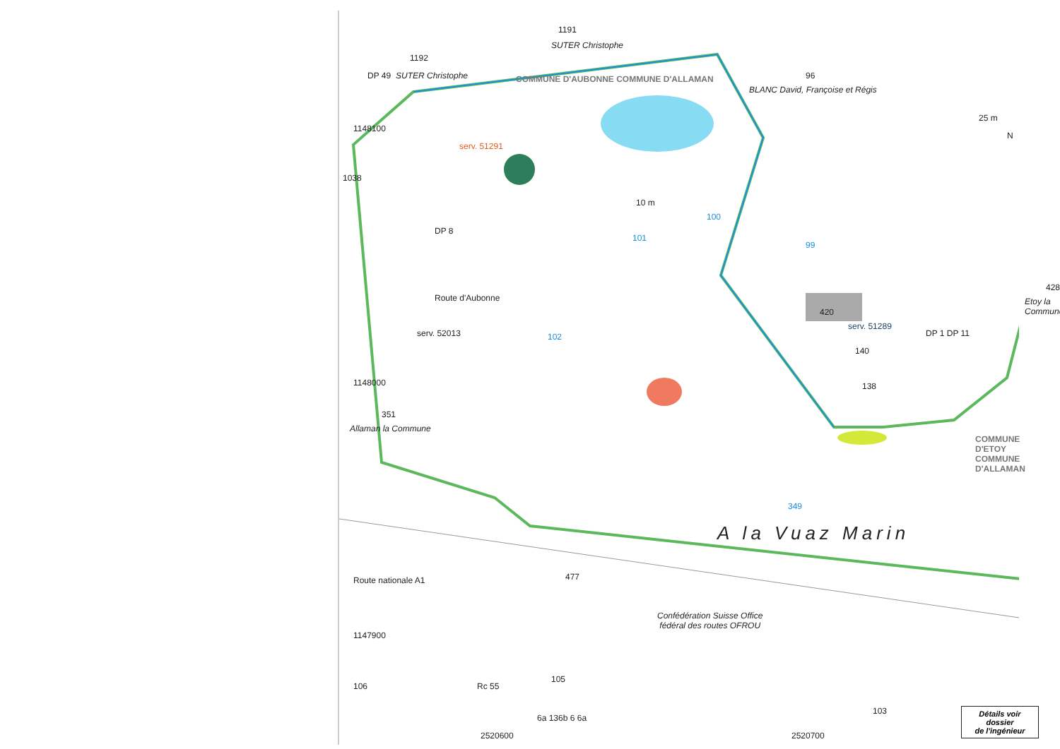1191
SUTER Christophe
1192
SUTER Christophe
COMMUNE D'AUBONNE COMMUNE D'ALLAMAN
96
BLANC David, Françoise et Régis
1148100
serv. 51291
1038
DP 49
100
101
99
DP 8
Route d'Aubonne
428
Etoy la Commune
420
serv. 51289
serv. 52013 102 DP 1 DP 11
140
1148000 138
351
Allaman la Commune
COMMUNE D'ETOY COMMUNE D'ALLAMAN
349
A la Vuaz Marin
477
Route nationale A1
Confédération Suisse Office
fédéral des routes OFROU
1147900
105
106 Rc 55
103
6a 136b 6 6a
2520600 2520700
10 m
25 m
N
Détails voir dossier
de l'ingénieur